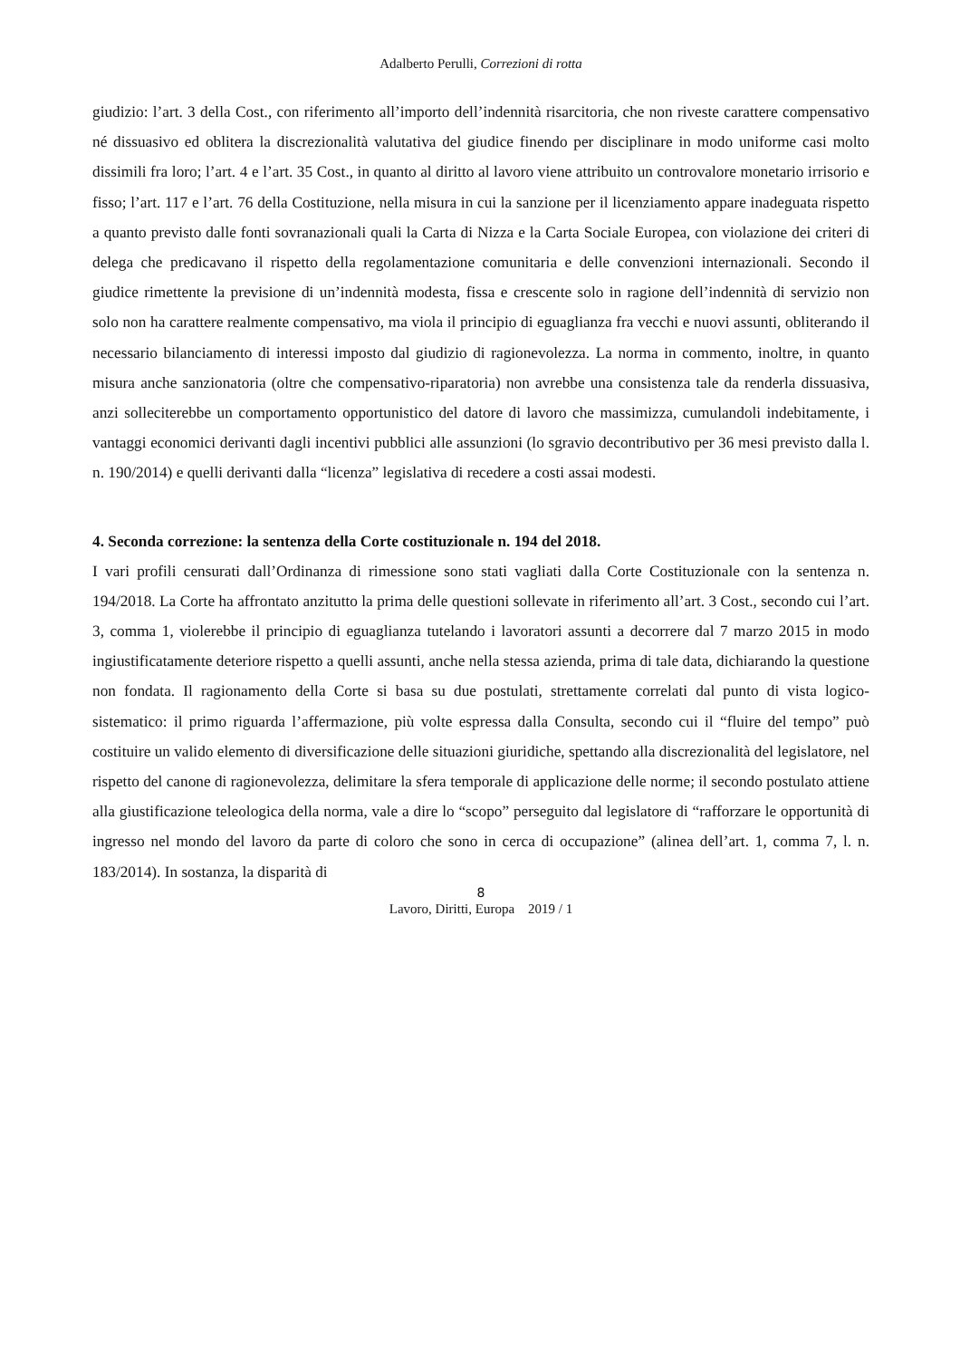Adalberto Perulli, Correzioni di rotta
giudizio: l’art. 3 della Cost., con riferimento all’importo dell’indennità risarcitoria, che non riveste carattere compensativo né dissuasivo ed oblitera la discrezionalità valutativa del giudice finendo per disciplinare in modo uniforme casi molto dissimili fra loro; l’art. 4 e l’art. 35 Cost., in quanto al diritto al lavoro viene attribuito un controvalore monetario irrisorio e fisso; l’art. 117 e l’art. 76 della Costituzione, nella misura in cui la sanzione per il licenziamento appare inadeguata rispetto a quanto previsto dalle fonti sovranazionali quali la Carta di Nizza e la Carta Sociale Europea, con violazione dei criteri di delega che predicavano il rispetto della regolamentazione comunitaria e delle convenzioni internazionali. Secondo il giudice rimettente la previsione di un’indennità modesta, fissa e crescente solo in ragione dell’indennità di servizio non solo non ha carattere realmente compensativo, ma viola il principio di eguaglianza fra vecchi e nuovi assunti, obliterando il necessario bilanciamento di interessi imposto dal giudizio di ragionevolezza. La norma in commento, inoltre, in quanto misura anche sanzionatoria (oltre che compensativo-riparatoria) non avrebbe una consistenza tale da renderla dissuasiva, anzi solleciterebbe un comportamento opportunistico del datore di lavoro che massimizza, cumulandoli indebitamente, i vantaggi economici derivanti dagli incentivi pubblici alle assunzioni (lo sgravio decontributivo per 36 mesi previsto dalla l. n. 190/2014) e quelli derivanti dalla “licenza” legislativa di recedere a costi assai modesti.
4. Seconda correzione: la sentenza della Corte costituzionale n. 194 del 2018.
I vari profili censurati dall’Ordinanza di rimessione sono stati vagliati dalla Corte Costituzionale con la sentenza n. 194/2018. La Corte ha affrontato anzitutto la prima delle questioni sollevate in riferimento all’art. 3 Cost., secondo cui l’art. 3, comma 1, violerebbe il principio di eguaglianza tutelando i lavoratori assunti a decorrere dal 7 marzo 2015 in modo ingiustificatamente deteriore rispetto a quelli assunti, anche nella stessa azienda, prima di tale data, dichiarando la questione non fondata. Il ragionamento della Corte si basa su due postulati, strettamente correlati dal punto di vista logico-sistematico: il primo riguarda l’affermazione, più volte espressa dalla Consulta, secondo cui il “fluire del tempo” può costituire un valido elemento di diversificazione delle situazioni giuridiche, spettando alla discrezionalità del legislatore, nel rispetto del canone di ragionevolezza, delimitare la sfera temporale di applicazione delle norme; il secondo postulato attiene alla giustificazione teleologica della norma, vale a dire lo “scopo” perseguito dal legislatore di “rafforzare le opportunità di ingresso nel mondo del lavoro da parte di coloro che sono in cerca di occupazione” (alinea dell’art. 1, comma 7, l. n. 183/2014). In sostanza, la disparità di
8
Lavoro, Diritti, Europa 2019 / 1